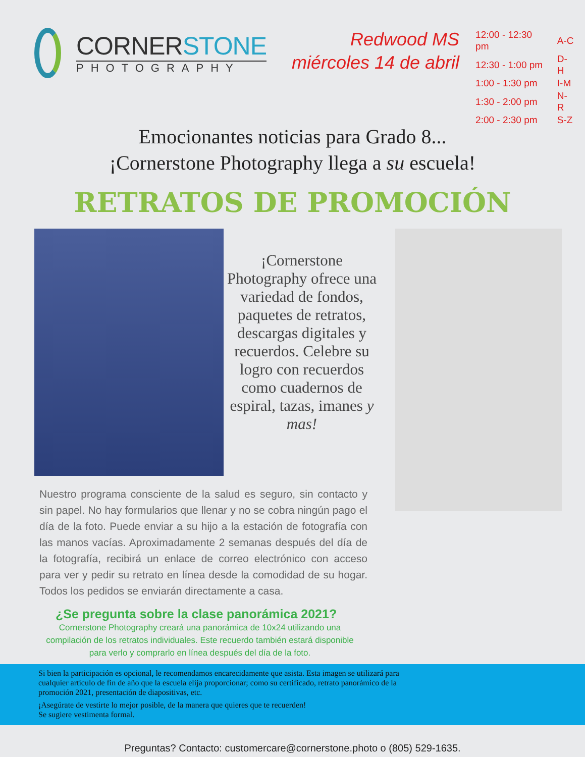CORNERSTONE
PHOTOGRAPHY
Redwood MS
miércoles 14 de abril
| 12:00 - 12:30 pm | A-C |
| 12:30 - 1:00 pm | D-H |
| 1:00 - 1:30 pm | I-M |
| 1:30 - 2:00 pm | N-R |
| 2:00 - 2:30 pm | S-Z |
Emocionantes noticias para Grado 8...
¡Cornerstone Photography llega a su escuela!
RETRATOS DE PROMOCIÓN
¡Cornerstone Photography ofrece una variedad de fondos, paquetes de retratos, descargas digitales y recuerdos. Celebre su logro con recuerdos como cuadernos de espiral, tazas, imanes y mas!
Nuestro programa consciente de la salud es seguro, sin contacto y sin papel. No hay formularios que llenar y no se cobra ningún pago el día de la foto. Puede enviar a su hijo a la estación de fotografía con las manos vacías. Aproximadamente 2 semanas después del día de la fotografía, recibirá un enlace de correo electrónico con acceso para ver y pedir su retrato en línea desde la comodidad de su hogar. Todos los pedidos se enviarán directamente a casa.
¿Se pregunta sobre la clase panorámica 2021?
Cornerstone Photography creará una panorámica de 10x24 utilizando una compilación de los retratos individuales. Este recuerdo también estará disponible para verlo y comprarlo en línea después del día de la foto.
Si bien la participación es opcional, le recomendamos encarecidamente que asista. Esta imagen se utilizará para cualquier artículo de fin de año que la escuela elija proporcionar; como su certificado, retrato panorámico de la promoción 2021, presentación de diapositivas, etc.
¡Asegúrate de vestirte lo mejor posible, de la manera que quieres que te recuerden!
Se sugiere vestimenta formal.
Preguntas? Contacto: customercare@cornerstone.photo o (805) 529-1635.